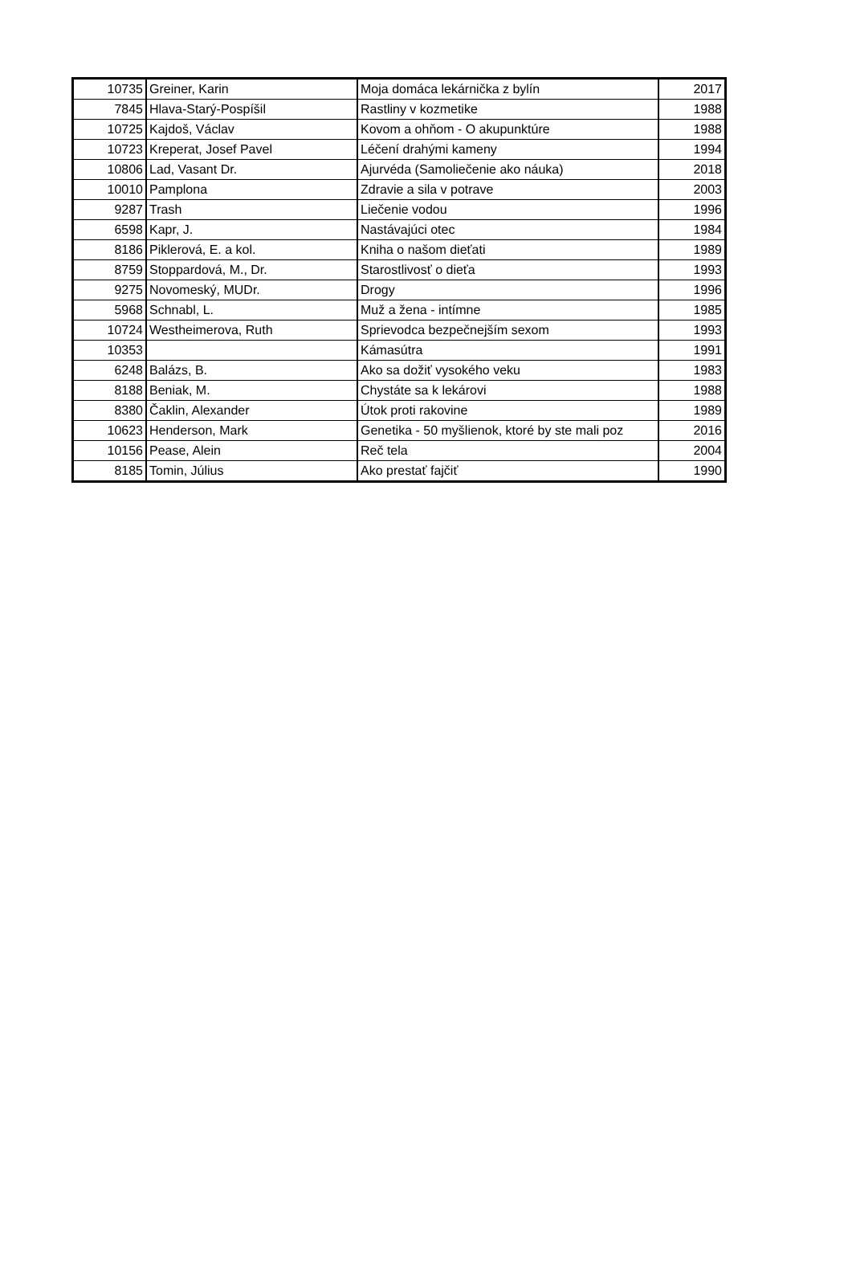| 10735 | Greiner, Karin | Moja domáca lekárnička z bylín | 2017 |
| 7845 | Hlava-Starý-Pospíšil | Rastliny v kozmetike | 1988 |
| 10725 | Kajdoš, Václav | Kovom a ohňom - O akupunktúre | 1988 |
| 10723 | Kreperat, Josef Pavel | Léčení drahými kameny | 1994 |
| 10806 | Lad, Vasant Dr. | Ajurvéda (Samoliečenie ako náuka) | 2018 |
| 10010 | Pamplona | Zdravie a sila v potrave | 2003 |
| 9287 | Trash | Liečenie vodou | 1996 |
| 6598 | Kapr, J. | Nastávajúci otec | 1984 |
| 8186 | Piklerová, E. a kol. | Kniha o našom dieťati | 1989 |
| 8759 | Stoppardová, M., Dr. | Starostlivosť o dieťa | 1993 |
| 9275 | Novomeský, MUDr. | Drogy | 1996 |
| 5968 | Schnabl, L. | Muž a žena - intímne | 1985 |
| 10724 | Westheimerova, Ruth | Sprievodca bezpečnejším sexom | 1993 |
| 10353 | | Kámasútra | 1991 |
| 6248 | Balázs, B. | Ako sa dožiť vysokého veku | 1983 |
| 8188 | Beniak, M. | Chystáte sa k lekárovi | 1988 |
| 8380 | Čaklin, Alexander | Útok proti rakovine | 1989 |
| 10623 | Henderson, Mark | Genetika - 50 myšlienok, ktoré by ste mali poz | 2016 |
| 10156 | Pease, Alein | Reč tela | 2004 |
| 8185 | Tomin, Július | Ako prestať fajčiť | 1990 |